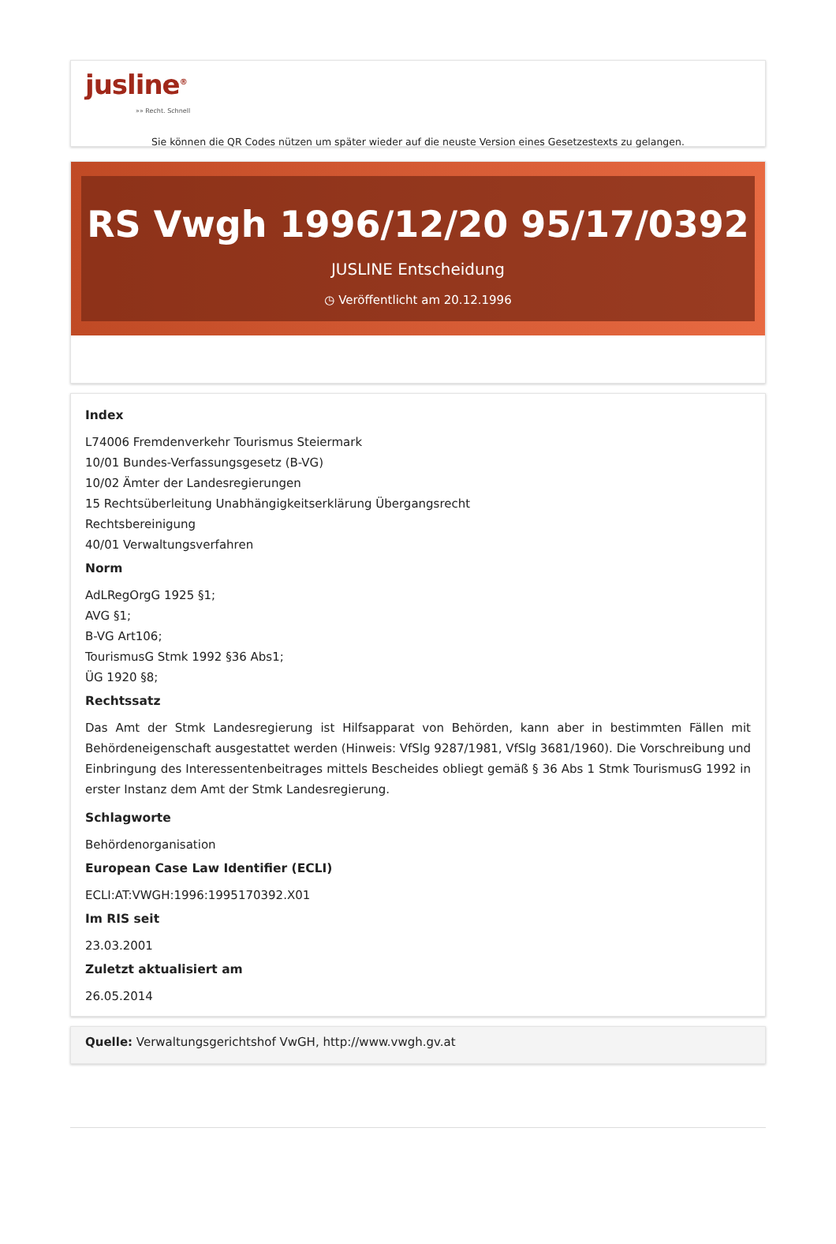jusline<sup>®</sup>
»» Recht. Schnell
Sie können die QR Codes nützen um später wieder auf die neuste Version eines Gesetzestexts zu gelangen.
RS Vwgh 1996/12/20 95/17/0392
JUSLINE Entscheidung
◷ Veröffentlicht am 20.12.1996
Index
L74006 Fremdenverkehr Tourismus Steiermark
10/01 Bundes-Verfassungsgesetz (B-VG)
10/02 Ämter der Landesregierungen
15 Rechtsüberleitung Unabhängigkeitserklärung Übergangsrecht
Rechtsbereinigung
40/01 Verwaltungsverfahren
Norm
AdLRegOrgG 1925 §1;
AVG §1;
B-VG Art106;
TourismusG Stmk 1992 §36 Abs1;
ÜG 1920 §8;
Rechtssatz
Das Amt der Stmk Landesregierung ist Hilfsapparat von Behörden, kann aber in bestimmten Fällen mit Behördeneigenschaft ausgestattet werden (Hinweis: VfSlg 9287/1981, VfSlg 3681/1960). Die Vorschreibung und Einbringung des Interessentenbeitrages mittels Bescheides obliegt gemäß § 36 Abs 1 Stmk TourismusG 1992 in erster Instanz dem Amt der Stmk Landesregierung.
Schlagworte
Behördenorganisation
European Case Law Identifier (ECLI)
ECLI:AT:VWGH:1996:1995170392.X01
Im RIS seit
23.03.2001
Zuletzt aktualisiert am
26.05.2014
Quelle: Verwaltungsgerichtshof VwGH, http://www.vwgh.gv.at